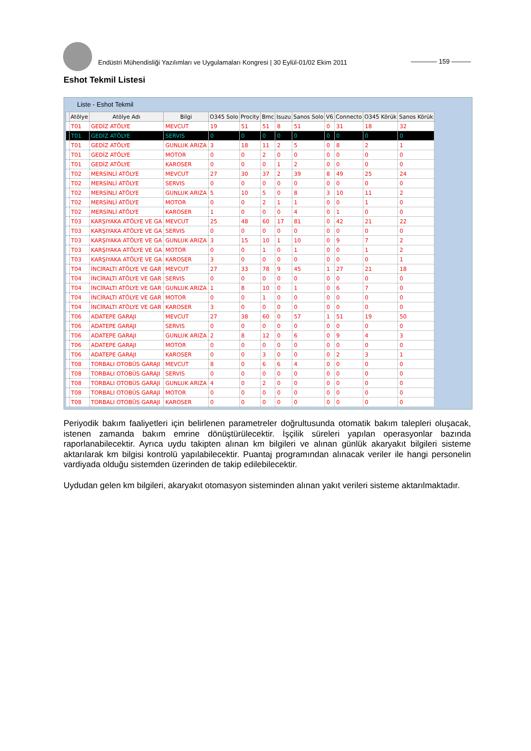Endüstri Mühendisliği Yazılımları ve Uygulamaları Kongresi | 30 Eylül-01/02 Ekim 2011
———— 159 ———
Eshot Tekmil Listesi
Liste - Eshot Tekmil
| | Atölye | Atölye Adı | Bilgi | O345 Solo | Procity | Bmc | Isuzu | Sanos Solo | V6 | Connecto | O345 Körük | Sanos Körük |
| --- | --- | --- | --- | --- | --- | --- | --- | --- | --- | --- | --- | --- |
| | T01 | GEDİZ ATÖLYE | MEVCUT | 19 | 51 | 51 | 8 | 51 | 0 | 31 | 18 | 32 |
| | T01 | GEDİZ ATÖLYE | SERVIS | 0 | 0 | 0 | 0 | 0 | 0 | 0 | 0 | 0 |
| | T01 | GEDİZ ATÖLYE | GUNLUK ARIZA | 3 | 18 | 11 | 2 | 5 | 0 | 8 | 2 | 1 |
| | T01 | GEDİZ ATÖLYE | MOTOR | 0 | 0 | 2 | 0 | 0 | 0 | 0 | 0 | 0 |
| | T01 | GEDİZ ATÖLYE | KAROSER | 0 | 0 | 0 | 1 | 2 | 0 | 0 | 0 | 0 |
| | T02 | MERSİNLİ ATÖLYE | MEVCUT | 27 | 30 | 37 | 2 | 39 | 8 | 49 | 25 | 24 |
| | T02 | MERSİNLİ ATÖLYE | SERVIS | 0 | 0 | 0 | 0 | 0 | 0 | 0 | 0 | 0 |
| | T02 | MERSİNLİ ATÖLYE | GUNLUK ARIZA | 5 | 10 | 5 | 0 | 8 | 3 | 10 | 11 | 2 |
| | T02 | MERSİNLİ ATÖLYE | MOTOR | 0 | 0 | 2 | 1 | 1 | 0 | 0 | 1 | 0 |
| | T02 | MERSİNLİ ATÖLYE | KAROSER | 1 | 0 | 0 | 0 | 4 | 0 | 1 | 0 | 0 |
| | T03 | KARŞIYAKA ATÖLYE VE GA | MEVCUT | 25 | 48 | 60 | 17 | 81 | 0 | 42 | 21 | 22 |
| | T03 | KARŞIYAKA ATÖLYE VE GA | SERVIS | 0 | 0 | 0 | 0 | 0 | 0 | 0 | 0 | 0 |
| | T03 | KARŞIYAKA ATÖLYE VE GA | GUNLUK ARIZA | 3 | 15 | 10 | 1 | 10 | 0 | 9 | 7 | 2 |
| | T03 | KARŞIYAKA ATÖLYE VE GA | MOTOR | 0 | 0 | 1 | 0 | 1 | 0 | 0 | 1 | 2 |
| | T03 | KARŞIYAKA ATÖLYE VE GA | KAROSER | 3 | 0 | 0 | 0 | 0 | 0 | 0 | 0 | 1 |
| | T04 | İNCİRALTI ATÖLYE VE GAR | MEVCUT | 27 | 33 | 78 | 9 | 45 | 1 | 27 | 21 | 18 |
| | T04 | İNCİRALTI ATÖLYE VE GAR | SERVIS | 0 | 0 | 0 | 0 | 0 | 0 | 0 | 0 | 0 |
| | T04 | İNCİRALTI ATÖLYE VE GAR | GUNLUK ARIZA | 1 | 8 | 10 | 0 | 1 | 0 | 6 | 7 | 0 |
| | T04 | İNCİRALTI ATÖLYE VE GAR | MOTOR | 0 | 0 | 1 | 0 | 0 | 0 | 0 | 0 | 0 |
| | T04 | İNCİRALTI ATÖLYE VE GAR | KAROSER | 3 | 0 | 0 | 0 | 0 | 0 | 0 | 0 | 0 |
| | T06 | ADATEPE GARAJI | MEVCUT | 27 | 38 | 60 | 0 | 57 | 1 | 51 | 19 | 50 |
| | T06 | ADATEPE GARAJI | SERVIS | 0 | 0 | 0 | 0 | 0 | 0 | 0 | 0 | 0 |
| | T06 | ADATEPE GARAJI | GUNLUK ARIZA | 2 | 8 | 12 | 0 | 6 | 0 | 9 | 4 | 3 |
| | T06 | ADATEPE GARAJI | MOTOR | 0 | 0 | 0 | 0 | 0 | 0 | 0 | 0 | 0 |
| | T06 | ADATEPE GARAJI | KAROSER | 0 | 0 | 3 | 0 | 0 | 0 | 2 | 3 | 1 |
| | T08 | TORBALI OTOBÜS GARAJI | MEVCUT | 8 | 0 | 6 | 6 | 4 | 0 | 0 | 0 | 0 |
| | T08 | TORBALI OTOBÜS GARAJI | SERVIS | 0 | 0 | 0 | 0 | 0 | 0 | 0 | 0 | 0 |
| | T08 | TORBALI OTOBÜS GARAJI | GUNLUK ARIZA | 4 | 0 | 2 | 0 | 0 | 0 | 0 | 0 | 0 |
| | T08 | TORBALI OTOBÜS GARAJI | MOTOR | 0 | 0 | 0 | 0 | 0 | 0 | 0 | 0 | 0 |
| | T08 | TORBALI OTOBÜS GARAJI | KAROSER | 0 | 0 | 0 | 0 | 0 | 0 | 0 | 0 | 0 |
Periyodik bakım faaliyetleri için belirlenen parametreler doğrultusunda otomatik bakım talepleri oluşacak, istenen zamanda bakım emrine dönüştürülecektir. İşçilik süreleri yapılan operasyonlar bazında raporlanabilecektir. Ayrıca uydu takipten alınan km bilgileri ve alınan günlük akaryakıt bilgileri sisteme aktarılarak km bilgisi kontrolü yapılabilecektir. Puantaj programından alınacak veriler ile hangi personelin vardiyada olduğu sistemden üzerinden de takip edilebilecektir.
Uydudan gelen km bilgileri, akaryakıt otomasyon sisteminden alınan yakıt verileri sisteme aktarılmaktadır.